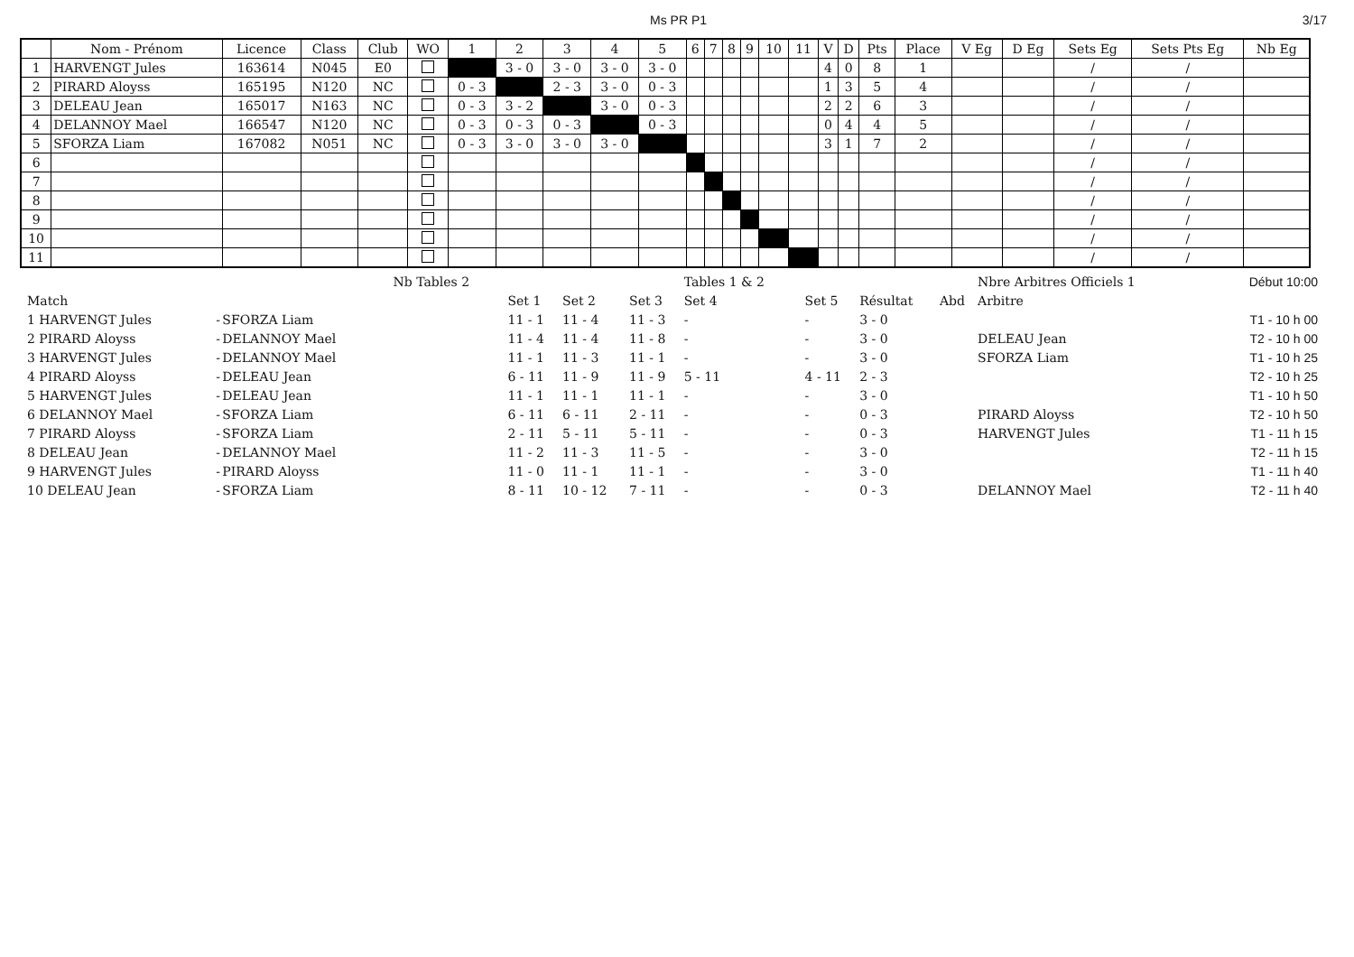Ms PR P1 3/17
| | Nom - Prénom | Licence | Class | Club | WO | 1 | 2 | 3 | 4 | 5 | 6 | 7 | 8 | 9 | 10 | 11 | V | D | Pts | Place | V Eg | D Eg | Sets Eg | Sets Pts Eg | Nb Eg |
| --- | --- | --- | --- | --- | --- | --- | --- | --- | --- | --- | --- | --- | --- | --- | --- | --- | --- | --- | --- | --- | --- | --- | --- | --- | --- |
| 1 | HARVENGT Jules | 163614 | N045 | E0 | | | 3 - 0 | 3 - 0 | 3 - 0 | 3 - 0 | | | | | | | 4 | 0 | 8 | 1 | | | / | / | |
| 2 | PIRARD Aloyss | 165195 | N120 | NC | | 0 - 3 | | 2 - 3 | 3 - 0 | 0 - 3 | | | | | | | 1 | 3 | 5 | 4 | | | / | / | |
| 3 | DELEAU Jean | 165017 | N163 | NC | | 0 - 3 | 3 - 2 | | 3 - 0 | 0 - 3 | | | | | | | 2 | 2 | 6 | 3 | | | / | / | |
| 4 | DELANNOY Mael | 166547 | N120 | NC | | 0 - 3 | 0 - 3 | 0 - 3 | | 0 - 3 | | | | | | | 0 | 4 | 4 | 5 | | | / | / | |
| 5 | SFORZA Liam | 167082 | N051 | NC | | 0 - 3 | 3 - 0 | 3 - 0 | 3 - 0 | | | | | | | | 3 | 1 | 7 | 2 | | | / | / | |
| 6 | | | | | | | | | | | | | | | | | | | | | | | / | / | |
| 7 | | | | | | | | | | | | | | | | | | | | | | | / | / | |
| 8 | | | | | | | | | | | | | | | | | | | | | | | / | / | |
| 9 | | | | | | | | | | | | | | | | | | | | | | | / | / | |
| 10 | | | | | | | | | | | | | | | | | | | | | | | / | / | |
| 11 | | | | | | | | | | | | | | | | | | | | | | | / | / | |
| | | | Nb Tables 2 | | | | Tables 1 & 2 | | | | Nbre Arbitres Officiels 1 | | Début 10:00 |
| Match | | | | Set 1 | Set 2 | Set 3 | Set 4 | Set 5 | Résultat | Abd | Arbitre | | |
| 1 HARVENGT Jules | - | SFORZA Liam | | 11 - 1 | 11 - 4 | 11 - 3 | - | - | 3 - 0 | | | | T1 - 10 h 00 |
| 2 PIRARD Aloyss | - | DELANNOY Mael | | 11 - 4 | 11 - 4 | 11 - 8 | - | - | 3 - 0 | | DELEAU Jean | | T2 - 10 h 00 |
| 3 HARVENGT Jules | - | DELANNOY Mael | | 11 - 1 | 11 - 3 | 11 - 1 | - | - | 3 - 0 | | SFORZA Liam | | T1 - 10 h 25 |
| 4 PIRARD Aloyss | - | DELEAU Jean | | 6 - 11 | 11 - 9 | 11 - 9 | 5 - 11 | 4 - 11 | 2 - 3 | | | | T2 - 10 h 25 |
| 5 HARVENGT Jules | - | DELEAU Jean | | 11 - 1 | 11 - 1 | 11 - 1 | - | - | 3 - 0 | | | | T1 - 10 h 50 |
| 6 DELANNOY Mael | - | SFORZA Liam | | 6 - 11 | 6 - 11 | 2 - 11 | - | - | 0 - 3 | | PIRARD Aloyss | | T2 - 10 h 50 |
| 7 PIRARD Aloyss | - | SFORZA Liam | | 2 - 11 | 5 - 11 | 5 - 11 | - | - | 0 - 3 | | HARVENGT Jules | | T1 - 11 h 15 |
| 8 DELEAU Jean | - | DELANNOY Mael | | 11 - 2 | 11 - 3 | 11 - 5 | - | - | 3 - 0 | | | | T2 - 11 h 15 |
| 9 HARVENGT Jules | - | PIRARD Aloyss | | 11 - 0 | 11 - 1 | 11 - 1 | - | - | 3 - 0 | | | | T1 - 11 h 40 |
| 10 DELEAU Jean | - | SFORZA Liam | | 8 - 11 | 10 - 12 | 7 - 11 | - | - | 0 - 3 | | DELANNOY Mael | | T2 - 11 h 40 |